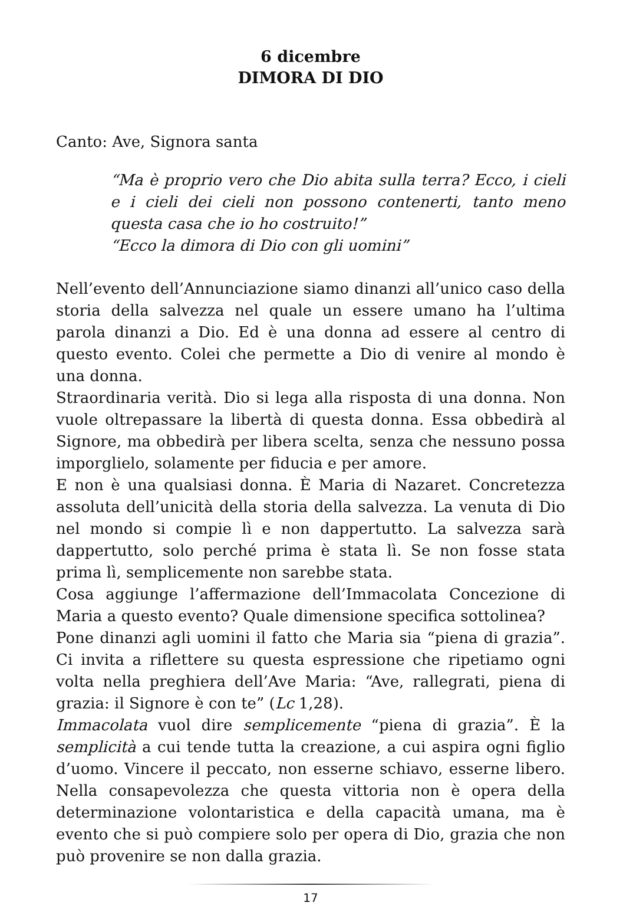6 dicembre
DIMORA DI DIO
Canto: Ave, Signora santa
“Ma è proprio vero che Dio abita sulla terra? Ecco, i cieli e i cieli dei cieli non possono contenerti, tanto meno questa casa che io ho costruito!”
“Ecco la dimora di Dio con gli uomini”
Nell’evento dell’Annunciazione siamo dinanzi all’unico caso della storia della salvezza nel quale un essere umano ha l’ultima parola dinanzi a Dio. Ed è una donna ad essere al centro di questo evento. Colei che permette a Dio di venire al mondo è una donna.
Straordinaria verità. Dio si lega alla risposta di una donna. Non vuole oltrepassare la libertà di questa donna. Essa obbedirà al Signore, ma obbedirà per libera scelta, senza che nessuno possa imporglielo, solamente per fiducia e per amore.
E non è una qualsiasi donna. È Maria di Nazaret. Concretezza assoluta dell’unicità della storia della salvezza. La venuta di Dio nel mondo si compie lì e non dappertutto. La salvezza sarà dappertutto, solo perché prima è stata lì. Se non fosse stata prima lì, semplicemente non sarebbe stata.
Cosa aggiunge l’affermazione dell’Immacolata Concezione di Maria a questo evento? Quale dimensione specifica sottolinea?
Pone dinanzi agli uomini il fatto che Maria sia “piena di grazia”. Ci invita a riflettere su questa espressione che ripetiamo ogni volta nella preghiera dell’Ave Maria: “Ave, rallegrati, piena di grazia: il Signore è con te” (Lc 1,28).
Immacolata vuol dire semplicemente “piena di grazia”. È la semplicità a cui tende tutta la creazione, a cui aspira ogni figlio d’uomo. Vincere il peccato, non esserne schiavo, esserne libero. Nella consapevolezza che questa vittoria non è opera della determinazione volontaristica e della capacità umana, ma è evento che si può compiere solo per opera di Dio, grazia che non può provenire se non dalla grazia.
17